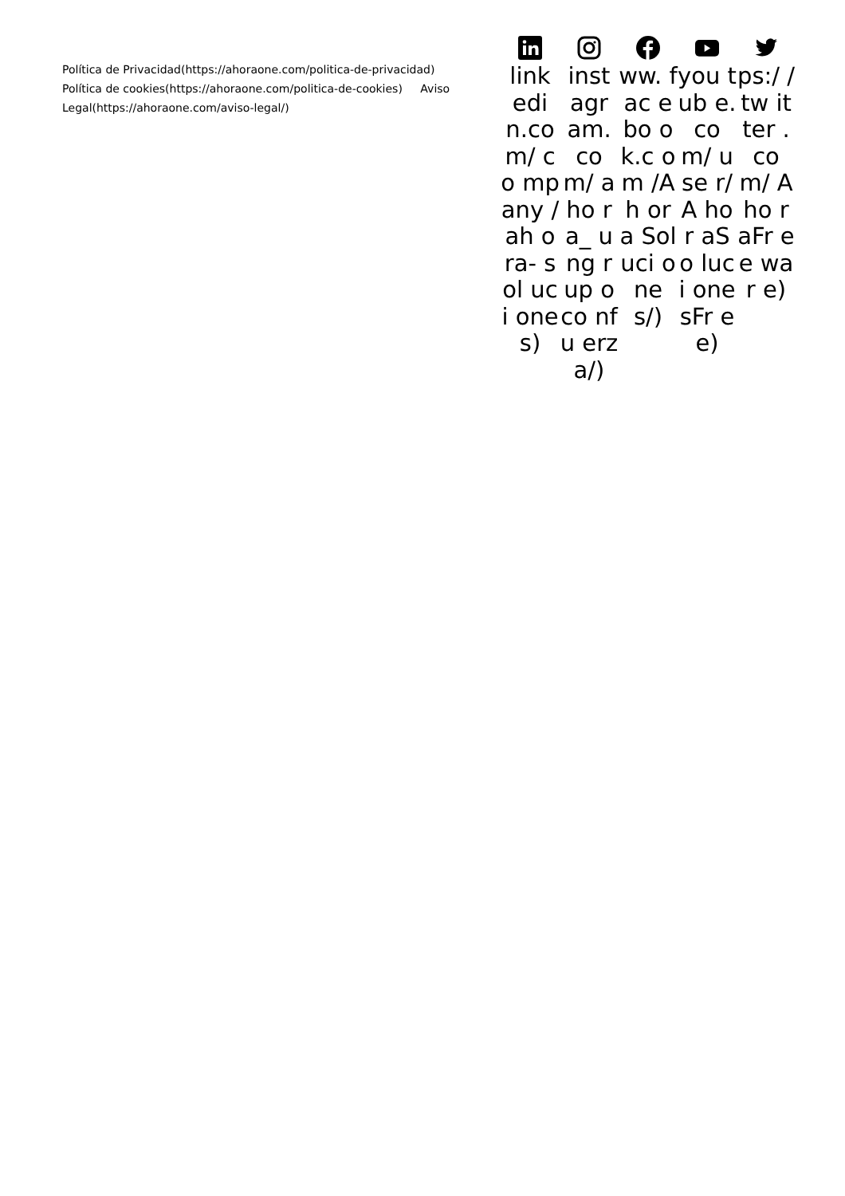Política de Privacidad(https://ahoraone.com/politica-de-privacidad)
Política de cookies(https://ahoraone.com/politica-de-cookies) Aviso Legal(https://ahoraone.com/aviso-legal/)
link edi n.co m/ co mp any /ah ora- sol uci one s)
inst agr am. co m/ aho ra_ ung rup oco nfu erz a/)
ww. fac ebo ok.c om /Ah ora Sol uci one s/)
you tub e.co m/ use r/A hor aSo luci one sFr ee)
ps:/ /tw itter .co m/ Aho raFr ee war e)